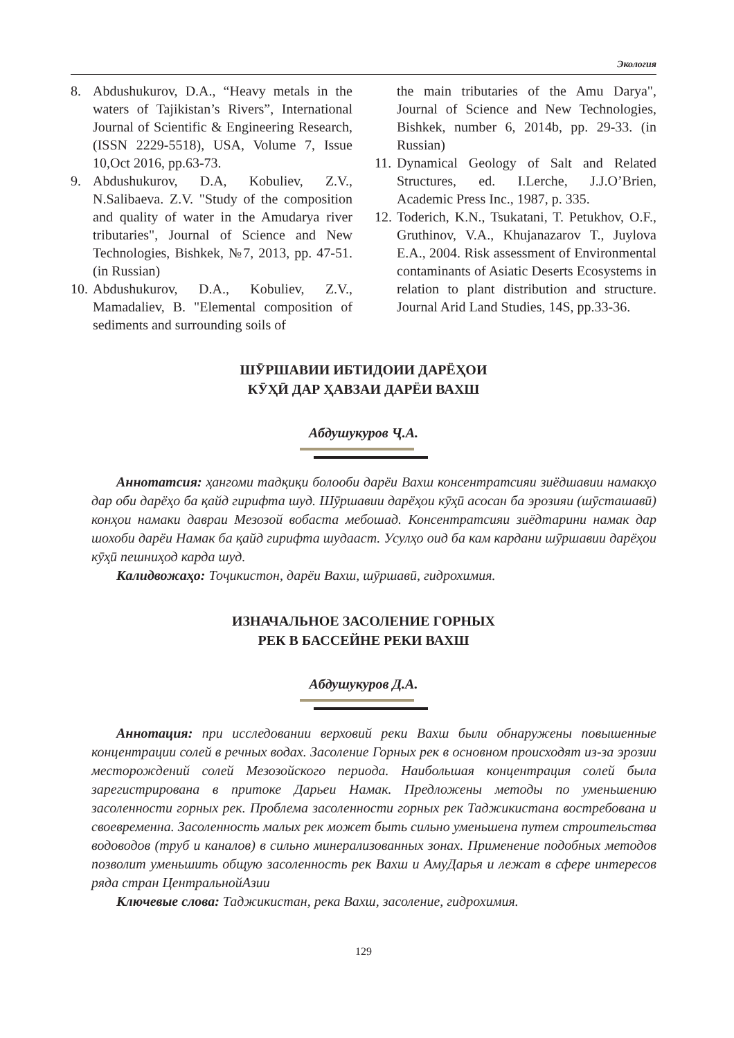Экология
8. Abdushukurov, D.A., “Heavy metals in the waters of Tajikistan’s Rivers”, International Journal of Scientific & Engineering Research, (ISSN 2229-5518), USA, Volume 7, Issue 10,Oct 2016, pp.63-73.
9. Abdushukurov, D.A, Kobuliev, Z.V., N.Salibaeva. Z.V. "Study of the composition and quality of water in the Amudarya river tributaries", Journal of Science and New Technologies, Bishkek, №7, 2013, pp. 47-51. (in Russian)
10. Abdushukurov, D.A., Kobuliev, Z.V., Mamadaliev, B. "Elemental composition of sediments and surrounding soils of
the main tributaries of the Amu Darya", Journal of Science and New Technologies, Bishkek, number 6, 2014b, pp. 29-33. (in Russian)
11. Dynamical Geology of Salt and Related Structures, ed. I.Lerche, J.J.O’Brien, Academic Press Inc., 1987, p. 335.
12. Toderich, K.N., Tsukatani, T. Petukhov, O.F., Gruthinov, V.A., Khujanazarov T., Juylova E.A., 2004. Risk assessment of Environmental contaminants of Asiatic Deserts Ecosystems in relation to plant distribution and structure. Journal Arid Land Studies, 14S, pp.33-36.
ШӮРШАВИИ ИБТИДОИИ ДАРЁҲОИ
КӮҲӢ ДАР ҲАВЗАИ ДАРЁИ ВАХШ
Абдушукуров Ҷ.А.
Аннотатсия: ҳангоми тадқиқи болооби дарёи Вахш консентратсияи зиёдшавии намакҳо дар оби дарёҳо ба қайд гирифта шуд. Шӯршавии дарёҳои кӯҳӣ асосан ба эрозияи (шӯсташавӣ) конҳои намаки давраи Мезозой вобаста мебошад. Консентратсияи зиёдтарини намак дар шохоби дарёи Намак ба қайд гирифта шудааст. Усулҳо оид ба кам кардани шӯршавии дарёҳои кӯҳӣ пешниҳод карда шуд.
Калидвожаҳо: Тоҷикистон, дарёи Вахш, шӯршавӣ, гидрохимия.
ИЗНАЧАЛЬНОЕ ЗАСОЛЕНИЕ ГОРНЫХ
РЕК В БАССЕЙНЕ РЕКИ ВАХШ
Абдушукуров Д.А.
Аннотация: при исследовании верховий реки Вахш были обнаружены повышенные концентрации солей в речных водах. Засоление Горных рек в основном происходят из-за эрозии месторождений солей Мезозойского периода. Наибольшая концентрация солей была зарегистрирована в притоке Дарьеи Намак. Предложены методы по уменьшению засоленности горных рек. Проблема засоленности горных рек Таджикистана востребована и своевременна. Засоленность малых рек может быть сильно уменьшена путем строительства водоводов (труб и каналов) в сильно минерализованных зонах. Применение подобных методов позволит уменьшить общую засоленность рек Вахш и АмуДарья и лежат в сфере интересов ряда стран ЦентральнойАзии
Ключевые слова: Таджикистан, река Вахш, засоление, гидрохимия.
129